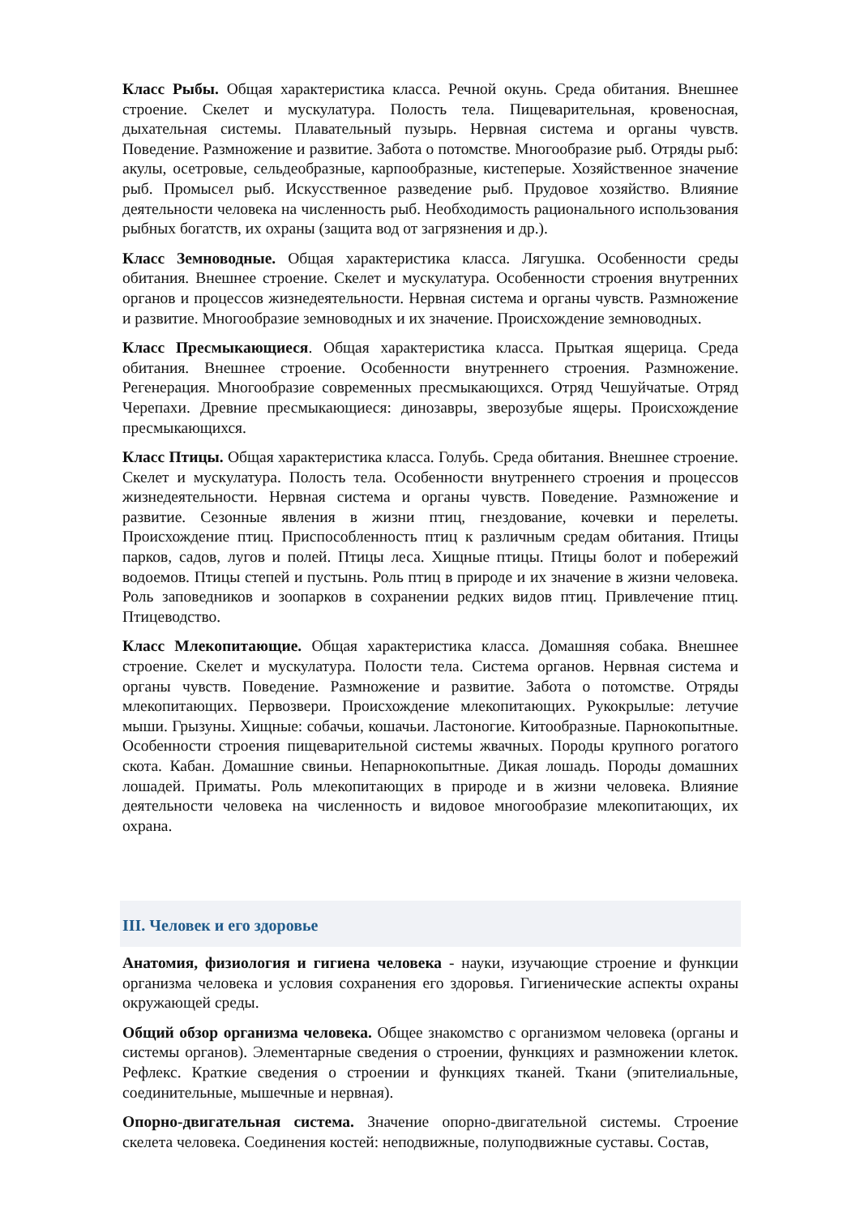Класс Рыбы. Общая характеристика класса. Речной окунь. Среда обитания. Внешнее строение. Скелет и мускулатура. Полость тела. Пищеварительная, кровеносная, дыхательная системы. Плавательный пузырь. Нервная система и органы чувств. Поведение. Размножение и развитие. Забота о потомстве. Многообразие рыб. Отряды рыб: акулы, осетровые, сельдеобразные, карпообразные, кистеперые. Хозяйственное значение рыб. Промысел рыб. Искусственное разведение рыб. Прудовое хозяйство. Влияние деятельности человека на численность рыб. Необходимость рационального использования рыбных богатств, их охраны (защита вод от загрязнения и др.).
Класс Земноводные. Общая характеристика класса. Лягушка. Особенности среды обитания. Внешнее строение. Скелет и мускулатура. Особенности строения внутренних органов и процессов жизнедеятельности. Нервная система и органы чувств. Размножение и развитие. Многообразие земноводных и их значение. Происхождение земноводных.
Класс Пресмыкающиеся. Общая характеристика класса. Прыткая ящерица. Среда обитания. Внешнее строение. Особенности внутреннего строения. Размножение. Регенерация. Многообразие современных пресмыкающихся. Отряд Чешуйчатые. Отряд Черепахи. Древние пресмыкающиеся: динозавры, зверозубые ящеры. Происхождение пресмыкающихся.
Класс Птицы. Общая характеристика класса. Голубь. Среда обитания. Внешнее строение. Скелет и мускулатура. Полость тела. Особенности внутреннего строения и процессов жизнедеятельности. Нервная система и органы чувств. Поведение. Размножение и развитие. Сезонные явления в жизни птиц, гнездование, кочевки и перелеты. Происхождение птиц. Приспособленность птиц к различным средам обитания. Птицы парков, садов, лугов и полей. Птицы леса. Хищные птицы. Птицы болот и побережий водоемов. Птицы степей и пустынь. Роль птиц в природе и их значение в жизни человека. Роль заповедников и зоопарков в сохранении редких видов птиц. Привлечение птиц. Птицеводство.
Класс Млекопитающие. Общая характеристика класса. Домашняя собака. Внешнее строение. Скелет и мускулатура. Полости тела. Система органов. Нервная система и органы чувств. Поведение. Размножение и развитие. Забота о потомстве. Отряды млекопитающих. Первозвери. Происхождение млекопитающих. Рукокрылые: летучие мыши. Грызуны. Хищные: собачьи, кошачьи. Ластоногие. Китообразные. Парнокопытные. Особенности строения пищеварительной системы жвачных. Породы крупного рогатого скота. Кабан. Домашние свиньи. Непарнокопытные. Дикая лошадь. Породы домашних лошадей. Приматы. Роль млекопитающих в природе и в жизни человека. Влияние деятельности человека на численность и видовое многообразие млекопитающих, их охрана.
III. Человек и его здоровье
Анатомия, физиология и гигиена человека - науки, изучающие строение и функции организма человека и условия сохранения его здоровья. Гигиенические аспекты охраны окружающей среды.
Общий обзор организма человека. Общее знакомство с организмом человека (органы и системы органов). Элементарные сведения о строении, функциях и размножении клеток. Рефлекс. Краткие сведения о строении и функциях тканей. Ткани (эпителиальные, соединительные, мышечные и нервная).
Опорно-двигательная система. Значение опорно-двигательной системы. Строение скелета человека. Соединения костей: неподвижные, полуподвижные суставы. Состав,